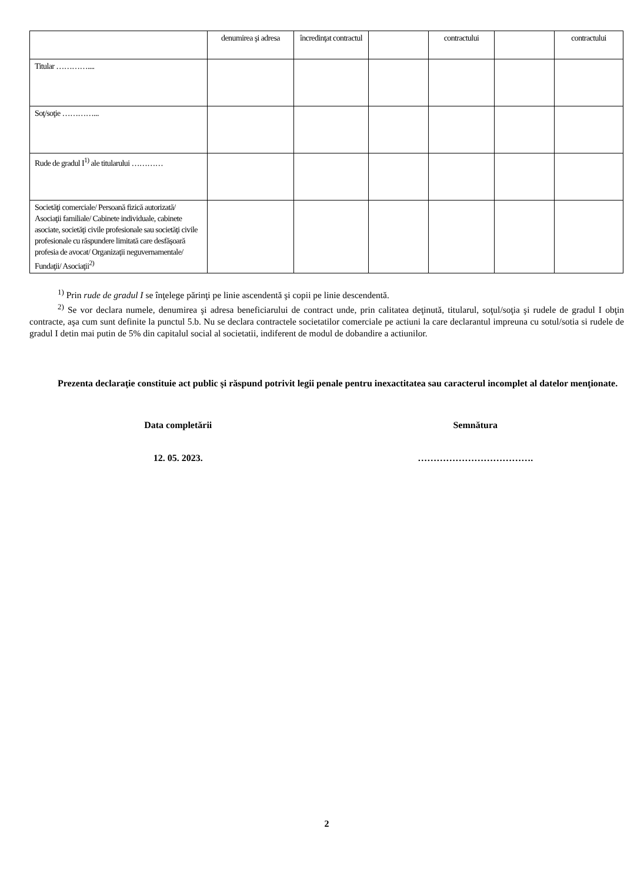| | denumirea şi adresa | încredinţat contractul | | contractului | | contractului |
| Titular ………….... | | | | | | |
| Soţ/soţie …………... | | | | | | |
| Rude de gradul I<sup>1)</sup> ale titularului ………… | | | | | | |
| Societăţi comerciale/ Persoană fizică autorizată/ Asociaţii familiale/ Cabinete individuale, cabinete asociate, societăţi civile profesionale sau societăţi civile profesionale cu răspundere limitată care desfăşoară profesia de avocat/ Organizaţii neguvernamentale/ Fundaţii/ Asociaţii<sup>2)</sup> | | | | | | |
<sup>1)</sup> Prin rude de gradul I se înţelege părinţi pe linie ascendentă şi copii pe linie descendentă.
<sup>2)</sup> Se vor declara numele, denumirea şi adresa beneficiarului de contract unde, prin calitatea deţinută, titularul, soţul/soţia şi rudele de gradul I obţin contracte, aşa cum sunt definite la punctul 5.b. Nu se declara contractele societatilor comerciale pe actiuni la care declarantul impreuna cu sotul/sotia si rudele de gradul I detin mai putin de 5% din capitalul social al societatii, indiferent de modul de dobandire a actiunilor.
Prezenta declaraţie constituie act public şi răspund potrivit legii penale pentru inexactitatea sau caracterul incomplet al datelor menţionate.
Data completării
12. 05. 2023.
Semnătura
……………………………….
2